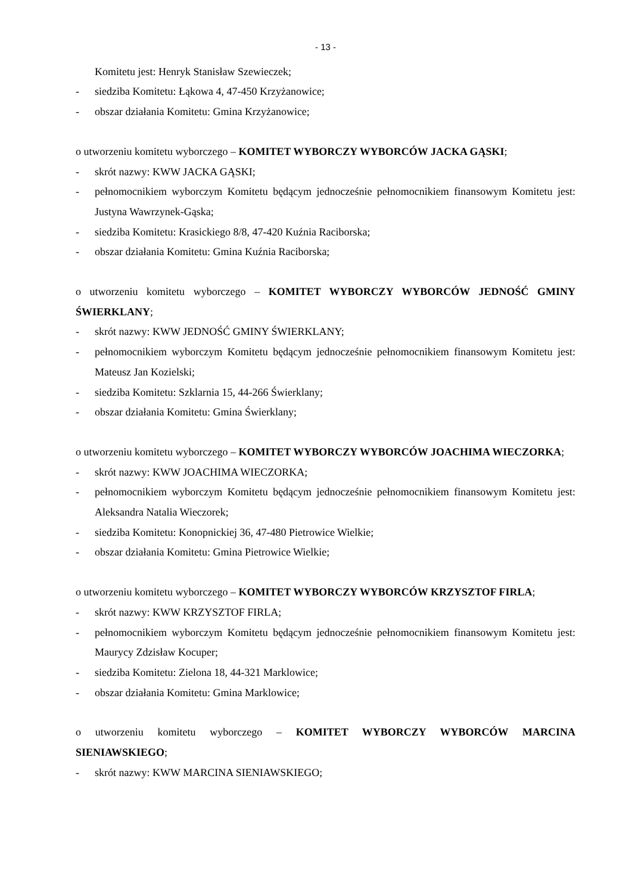- 13 -
Komitetu jest: Henryk Stanisław Szewieczek;
- siedziba Komitetu: Łąkowa 4, 47-450 Krzyżanowice;
- obszar działania Komitetu: Gmina Krzyżanowice;
o utworzeniu komitetu wyborczego – KOMITET WYBORCZY WYBORCÓW JACKA GĄSKI;
- skrót nazwy: KWW JACKA GĄSKI;
- pełnomocnikiem wyborczym Komitetu będącym jednocześnie pełnomocnikiem finansowym Komitetu jest: Justyna Wawrzynek-Gąska;
- siedziba Komitetu: Krasickiego 8/8, 47-420 Kuźnia Raciborska;
- obszar działania Komitetu: Gmina Kuźnia Raciborska;
o utworzeniu komitetu wyborczego – KOMITET WYBORCZY WYBORCÓW JEDNOŚĆ GMINY ŚWIERKLANY;
- skrót nazwy: KWW JEDNOŚĆ GMINY ŚWIERKLANY;
- pełnomocnikiem wyborczym Komitetu będącym jednocześnie pełnomocnikiem finansowym Komitetu jest: Mateusz Jan Kozielski;
- siedziba Komitetu: Szklarnia 15, 44-266 Świerklany;
- obszar działania Komitetu: Gmina Świerklany;
o utworzeniu komitetu wyborczego – KOMITET WYBORCZY WYBORCÓW JOACHIMA WIECZORKA;
- skrót nazwy: KWW JOACHIMA WIECZORKA;
- pełnomocnikiem wyborczym Komitetu będącym jednocześnie pełnomocnikiem finansowym Komitetu jest: Aleksandra Natalia Wieczorek;
- siedziba Komitetu: Konopnickiej 36, 47-480 Pietrowice Wielkie;
- obszar działania Komitetu: Gmina Pietrowice Wielkie;
o utworzeniu komitetu wyborczego – KOMITET WYBORCZY WYBORCÓW KRZYSZTOF FIRLA;
- skrót nazwy: KWW KRZYSZTOF FIRLA;
- pełnomocnikiem wyborczym Komitetu będącym jednocześnie pełnomocnikiem finansowym Komitetu jest: Maurycy Zdzisław Kocuper;
- siedziba Komitetu: Zielona 18, 44-321 Marklowice;
- obszar działania Komitetu: Gmina Marklowice;
o utworzeniu komitetu wyborczego – KOMITET WYBORCZY WYBORCÓW MARCINA SIENIAWSKIEGO;
- skrót nazwy: KWW MARCINA SIENIAWSKIEGO;